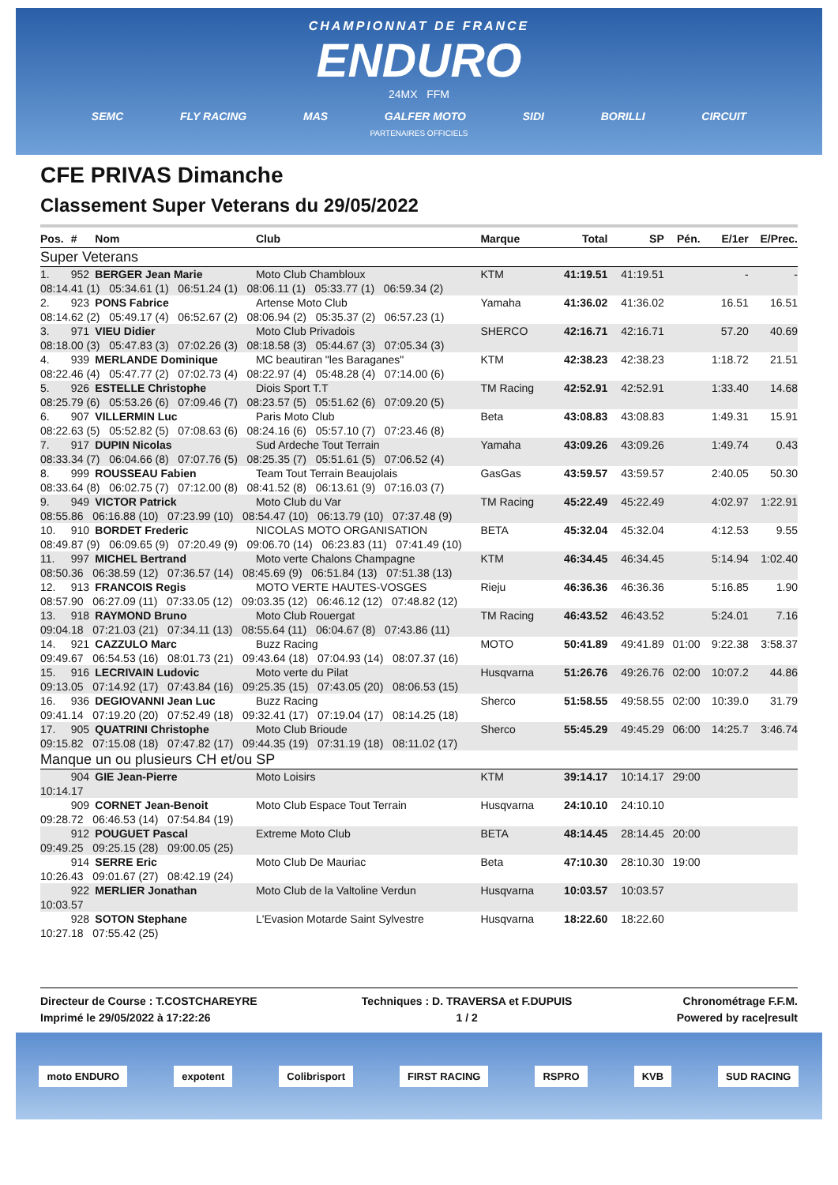CHAMPIONNAT DE FRANCE
ENDURO
24MX FFM
SEMC FLY RACING MAS GALFER MOTO SIDI BORILLI CIRCUIT
PARTENAIRES OFFICIELS
CFE PRIVAS Dimanche
Classement Super Veterans du 29/05/2022
| Pos. | # | Nom | Club | Marque | Total | SP | Pén. | E/1er | E/Prec. |
| --- | --- | --- | --- | --- | --- | --- | --- | --- | --- |
| Super Veterans | | | | | | | | | |
| 1. | 952 | BERGER Jean Marie | Moto Club Chambloux | KTM | 41:19.51 | 41:19.51 | | - | - |
| 08:14.41 (1) 05:34.61 (1) 06:51.24 (1) 08:06.11 (1) 05:33.77 (1) 06:59.34 (2) | | | | | | | | | |
| 2. | 923 | PONS Fabrice | Artense Moto Club | Yamaha | 41:36.02 | 41:36.02 | | 16.51 | 16.51 |
| 08:14.62 (2) 05:49.17 (4) 06:52.67 (2) 08:06.94 (2) 05:35.37 (2) 06:57.23 (1) | | | | | | | | | |
| 3. | 971 | VIEU Didier | Moto Club Privadois | SHERCO | 42:16.71 | 42:16.71 | | 57.20 | 40.69 |
| 08:18.00 (3) 05:47.83 (3) 07:02.26 (3) 08:18.58 (3) 05:44.67 (3) 07:05.34 (3) | | | | | | | | | |
| 4. | 939 | MERLANDE Dominique | MC beautiran "les Baraganes" | KTM | 42:38.23 | 42:38.23 | | 1:18.72 | 21.51 |
| 08:22.46 (4) 05:47.77 (2) 07:02.73 (4) 08:22.97 (4) 05:48.28 (4) 07:14.00 (6) | | | | | | | | | |
| 5. | 926 | ESTELLE Christophe | Diois Sport T.T | TM Racing | 42:52.91 | 42:52.91 | | 1:33.40 | 14.68 |
| 08:25.79 (6) 05:53.26 (6) 07:09.46 (7) 08:23.57 (5) 05:51.62 (6) 07:09.20 (5) | | | | | | | | | |
| 6. | 907 | VILLERMIN Luc | Paris Moto Club | Beta | 43:08.83 | 43:08.83 | | 1:49.31 | 15.91 |
| 08:22.63 (5) 05:52.82 (5) 07:08.63 (6) 08:24.16 (6) 05:57.10 (7) 07:23.46 (8) | | | | | | | | | |
| 7. | 917 | DUPIN Nicolas | Sud Ardeche Tout Terrain | Yamaha | 43:09.26 | 43:09.26 | | 1:49.74 | 0.43 |
| 08:33.34 (7) 06:04.66 (8) 07:07.76 (5) 08:25.35 (7) 05:51.61 (5) 07:06.52 (4) | | | | | | | | | |
| 8. | 999 | ROUSSEAU Fabien | Team Tout Terrain Beaujolais | GasGas | 43:59.57 | 43:59.57 | | 2:40.05 | 50.30 |
| 08:33.64 (8) 06:02.75 (7) 07:12.00 (8) 08:41.52 (8) 06:13.61 (9) 07:16.03 (7) | | | | | | | | | |
| 9. | 949 | VICTOR Patrick | Moto Club du Var | TM Racing | 45:22.49 | 45:22.49 | | 4:02.97 | 1:22.91 |
| 08:55.86 06:16.88 (10) 07:23.99 (10) 08:54.47 (10) 06:13.79 (10) 07:37.48 (9) | | | | | | | | | |
| 10. | 910 | BORDET Frederic | NICOLAS MOTO ORGANISATION | BETA | 45:32.04 | 45:32.04 | | 4:12.53 | 9.55 |
| 08:49.87 (9) 06:09.65 (9) 07:20.49 (9) 09:06.70 (14) 06:23.83 (11) 07:41.49 (10) | | | | | | | | | |
| 11. | 997 | MICHEL Bertrand | Moto verte Chalons Champagne | KTM | 46:34.45 | 46:34.45 | | 5:14.94 | 1:02.40 |
| 08:50.36 06:38.59 (12) 07:36.57 (14) 08:45.69 (9) 06:51.84 (13) 07:51.38 (13) | | | | | | | | | |
| 12. | 913 | FRANCOIS Regis | MOTO VERTE HAUTES-VOSGES | Rieju | 46:36.36 | 46:36.36 | | 5:16.85 | 1.90 |
| 08:57.90 06:27.09 (11) 07:33.05 (12) 09:03.35 (12) 06:46.12 (12) 07:48.82 (12) | | | | | | | | | |
| 13. | 918 | RAYMOND Bruno | Moto Club Rouergat | TM Racing | 46:43.52 | 46:43.52 | | 5:24.01 | 7.16 |
| 09:04.18 07:21.03 (21) 07:34.11 (13) 08:55.64 (11) 06:04.67 (8) 07:43.86 (11) | | | | | | | | | |
| 14. | 921 | CAZZULO Marc | Buzz Racing | MOTO | 50:41.89 | 49:41.89 | 01:00 | 9:22.38 | 3:58.37 |
| 09:49.67 06:54.53 (16) 08:01.73 (21) 09:43.64 (18) 07:04.93 (14) 08:07.37 (16) | | | | | | | | | |
| 15. | 916 | LECRIVAIN Ludovic | Moto verte du Pilat | Husqvarna | 51:26.76 | 49:26.76 | 02:00 | 10:07.2 | 44.86 |
| 09:13.05 07:14.92 (17) 07:43.84 (16) 09:25.35 (15) 07:43.05 (20) 08:06.53 (15) | | | | | | | | | |
| 16. | 936 | DEGIOVANNI Jean Luc | Buzz Racing | Sherco | 51:58.55 | 49:58.55 | 02:00 | 10:39.0 | 31.79 |
| 09:41.14 07:19.20 (20) 07:52.49 (18) 09:32.41 (17) 07:19.04 (17) 08:14.25 (18) | | | | | | | | | |
| 17. | 905 | QUATRINI Christophe | Moto Club Brioude | Sherco | 55:45.29 | 49:45.29 | 06:00 | 14:25.7 | 3:46.74 |
| 09:15.82 07:15.08 (18) 07:47.82 (17) 09:44.35 (19) 07:31.19 (18) 08:11.02 (17) | | | | | | | | | |
| Manque un ou plusieurs CH et/ou SP | | | | | | | | | |
| | 904 | GIE Jean-Pierre | Moto Loisirs | KTM | 39:14.17 | 10:14.17 | 29:00 | | |
| 10:14.17 | | | | | | | | | |
| | 909 | CORNET Jean-Benoit | Moto Club Espace Tout Terrain | Husqvarna | 24:10.10 | 24:10.10 | | | |
| 09:28.72 06:46.53 (14) 07:54.84 (19) | | | | | | | | | |
| | 912 | POUGUET Pascal | Extreme Moto Club | BETA | 48:14.45 | 28:14.45 | 20:00 | | |
| 09:49.25 09:25.15 (28) 09:00.05 (25) | | | | | | | | | |
| | 914 | SERRE Eric | Moto Club De Mauriac | Beta | 47:10.30 | 28:10.30 | 19:00 | | |
| 10:26.43 09:01.67 (27) 08:42.19 (24) | | | | | | | | | |
| | 922 | MERLIER Jonathan | Moto Club de la Valtoline Verdun | Husqvarna | 10:03.57 | 10:03.57 | | | |
| 10:03.57 | | | | | | | | | |
| | 928 | SOTON Stephane | L'Evasion Motarde Saint Sylvestre | Husqvarna | 18:22.60 | 18:22.60 | | | |
| 10:27.18 07:55.42 (25) | | | | | | | | | |
Directeur de Course : T.COSTCHAREYRE
Imprimé le 29/05/2022 à 17:22:26
Techniques : D. TRAVERSA et F.DUPUIS
1 / 2
Chronométrage F.F.M.
Powered by race|result
moto ENDURO expotent Colibrisport FIRST RACING RSPRO KVB SUD RACING